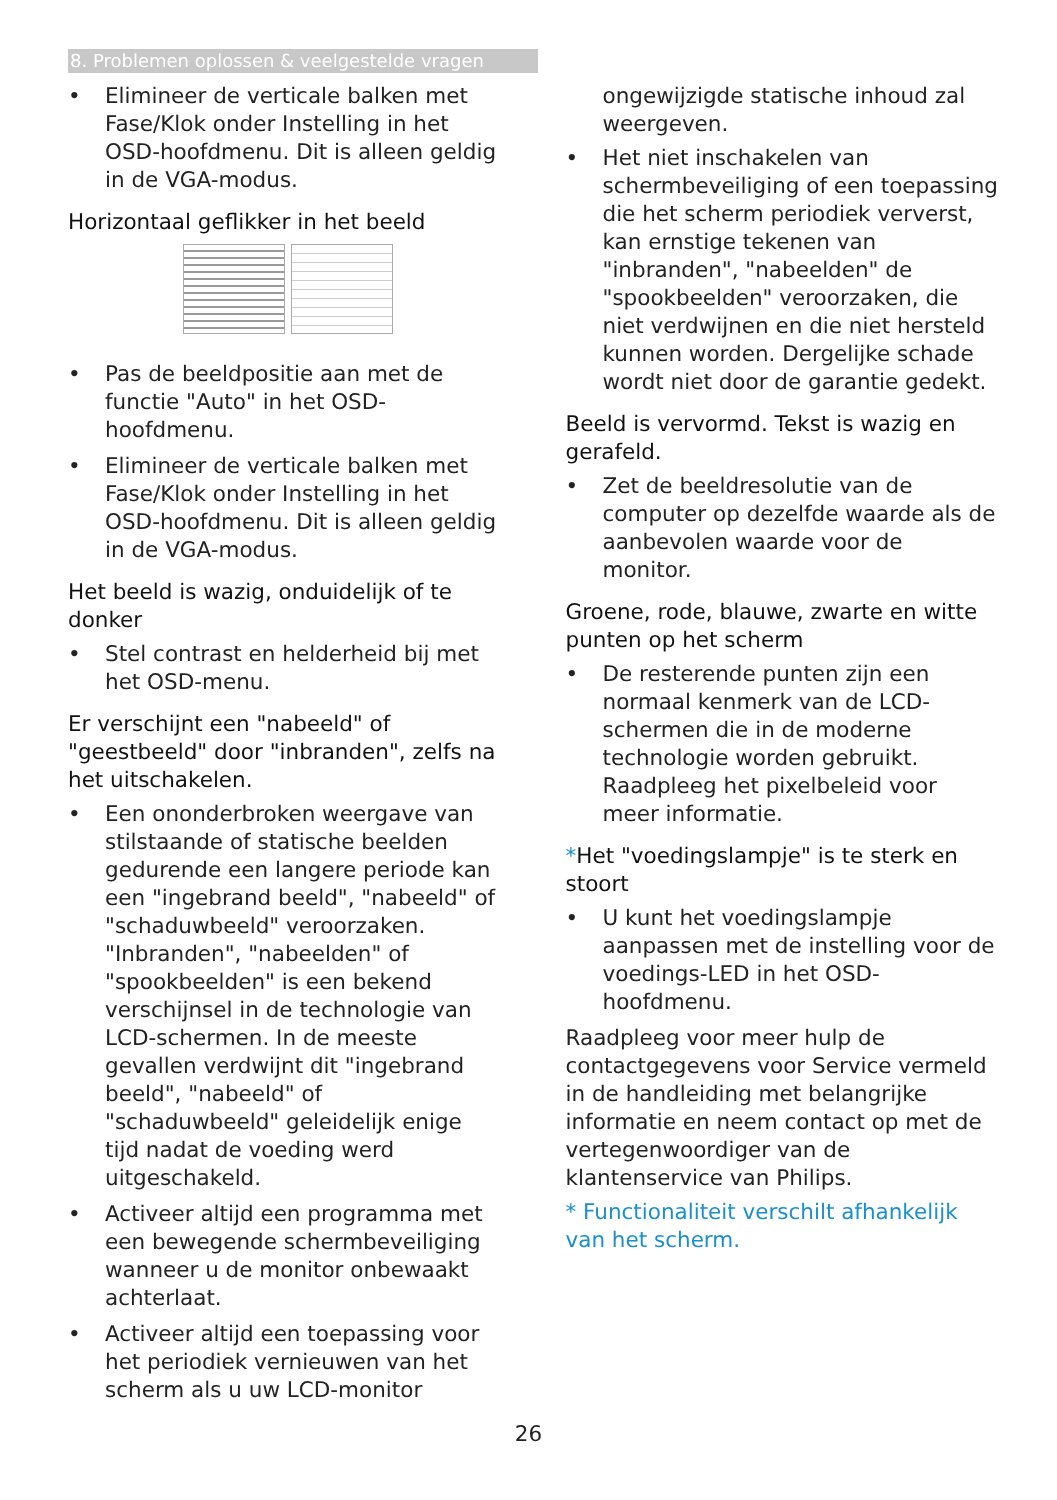8. Problemen oplossen & veelgestelde vragen
• Elimineer de verticale balken met Fase/Klok onder Instelling in het OSD-hoofdmenu. Dit is alleen geldig in de VGA-modus.
Horizontaal geflikker in het beeld
• Pas de beeldpositie aan met de functie "Auto" in het OSD-hoofdmenu.
• Elimineer de verticale balken met Fase/Klok onder Instelling in het OSD-hoofdmenu. Dit is alleen geldig in de VGA-modus.
Het beeld is wazig, onduidelijk of te donker
• Stel contrast en helderheid bij met het OSD-menu.
Er verschijnt een "nabeeld" of "geestbeeld" door "inbranden", zelfs na het uitschakelen.
• Een ononderbroken weergave van stilstaande of statische beelden gedurende een langere periode kan een "ingebrand beeld", "nabeeld" of "schaduwbeeld" veroorzaken. "Inbranden", "nabeelden" of "spookbeelden" is een bekend verschijnsel in de technologie van LCD-schermen. In de meeste gevallen verdwijnt dit "ingebrand beeld", "nabeeld" of "schaduwbeeld" geleidelijk enige tijd nadat de voeding werd uitgeschakeld.
• Activeer altijd een programma met een bewegende schermbeveiliging wanneer u de monitor onbewaakt achterlaat.
• Activeer altijd een toepassing voor het periodiek vernieuwen van het scherm als u uw LCD-monitor
ongewijzigde statische inhoud zal weergeven.
• Het niet inschakelen van schermbeveiliging of een toepassing die het scherm periodiek ververst, kan ernstige tekenen van "inbranden", "nabeelden" de "spookbeelden" veroorzaken, die niet verdwijnen en die niet hersteld kunnen worden. Dergelijke schade wordt niet door de garantie gedekt.
Beeld is vervormd. Tekst is wazig en gerafeld.
• Zet de beeldresolutie van de computer op dezelfde waarde als de aanbevolen waarde voor de monitor.
Groene, rode, blauwe, zwarte en witte punten op het scherm
• De resterende punten zijn een normaal kenmerk van de LCD-schermen die in de moderne technologie worden gebruikt. Raadpleeg het pixelbeleid voor meer informatie.
*Het "voedingslampje" is te sterk en stoort
• U kunt het voedingslampje aanpassen met de instelling voor de voedings-LED in het OSD-hoofdmenu.
Raadpleeg voor meer hulp de contactgegevens voor Service vermeld in de handleiding met belangrijke informatie en neem contact op met de vertegenwoordiger van de klantenservice van Philips.
* Functionaliteit verschilt afhankelijk van het scherm.
26